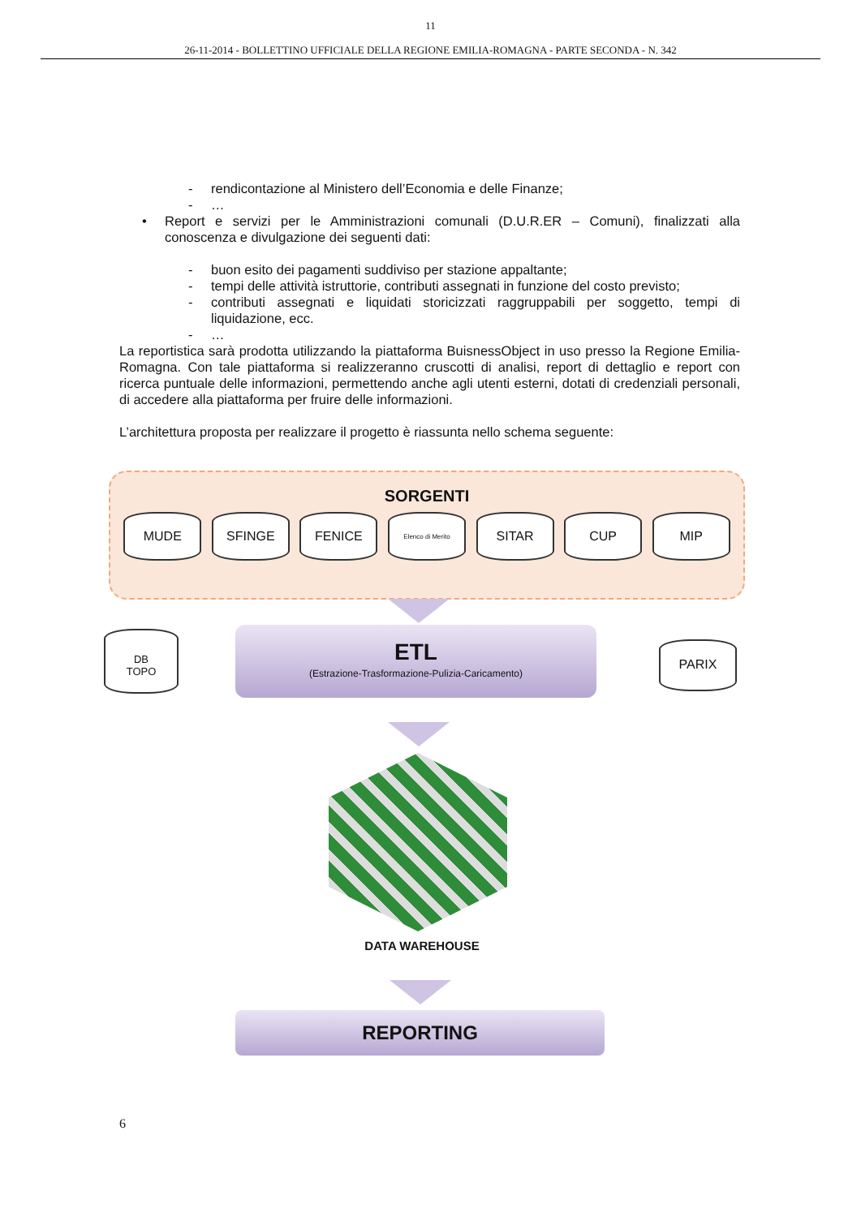11
26-11-2014 - BOLLETTINO UFFICIALE DELLA REGIONE EMILIA-ROMAGNA - PARTE SECONDA - N. 342
- rendicontazione al Ministero dell’Economia e delle Finanze;
- …
• Report e servizi per le Amministrazioni comunali (D.U.R.ER – Comuni), finalizzati alla conoscenza e divulgazione dei seguenti dati:
- buon esito dei pagamenti suddiviso per stazione appaltante;
- tempi delle attività istruttorie, contributi assegnati in funzione del costo previsto;
- contributi assegnati e liquidati storicizzati raggruppabili per soggetto, tempi di liquidazione, ecc.
- …
La reportistica sarà prodotta utilizzando la piattaforma BuisnessObject in uso presso la Regione Emilia-Romagna. Con tale piattaforma si realizzeranno cruscotti di analisi, report di dettaglio e report con ricerca puntuale delle informazioni, permettendo anche agli utenti esterni, dotati di credenziali personali, di accedere alla piattaforma per fruire delle informazioni.
L’architettura proposta per realizzare il progetto è riassunta nello schema seguente:
SORGENTI
MUDE SFINGE FENICE
Elenco di Merito
SITAR CUP MIP
DB
TOPO
ETL
(Estrazione-Trasformazione-Pulizia-Caricamento)
PARIX
DATA WAREHOUSE
REPORTING
6